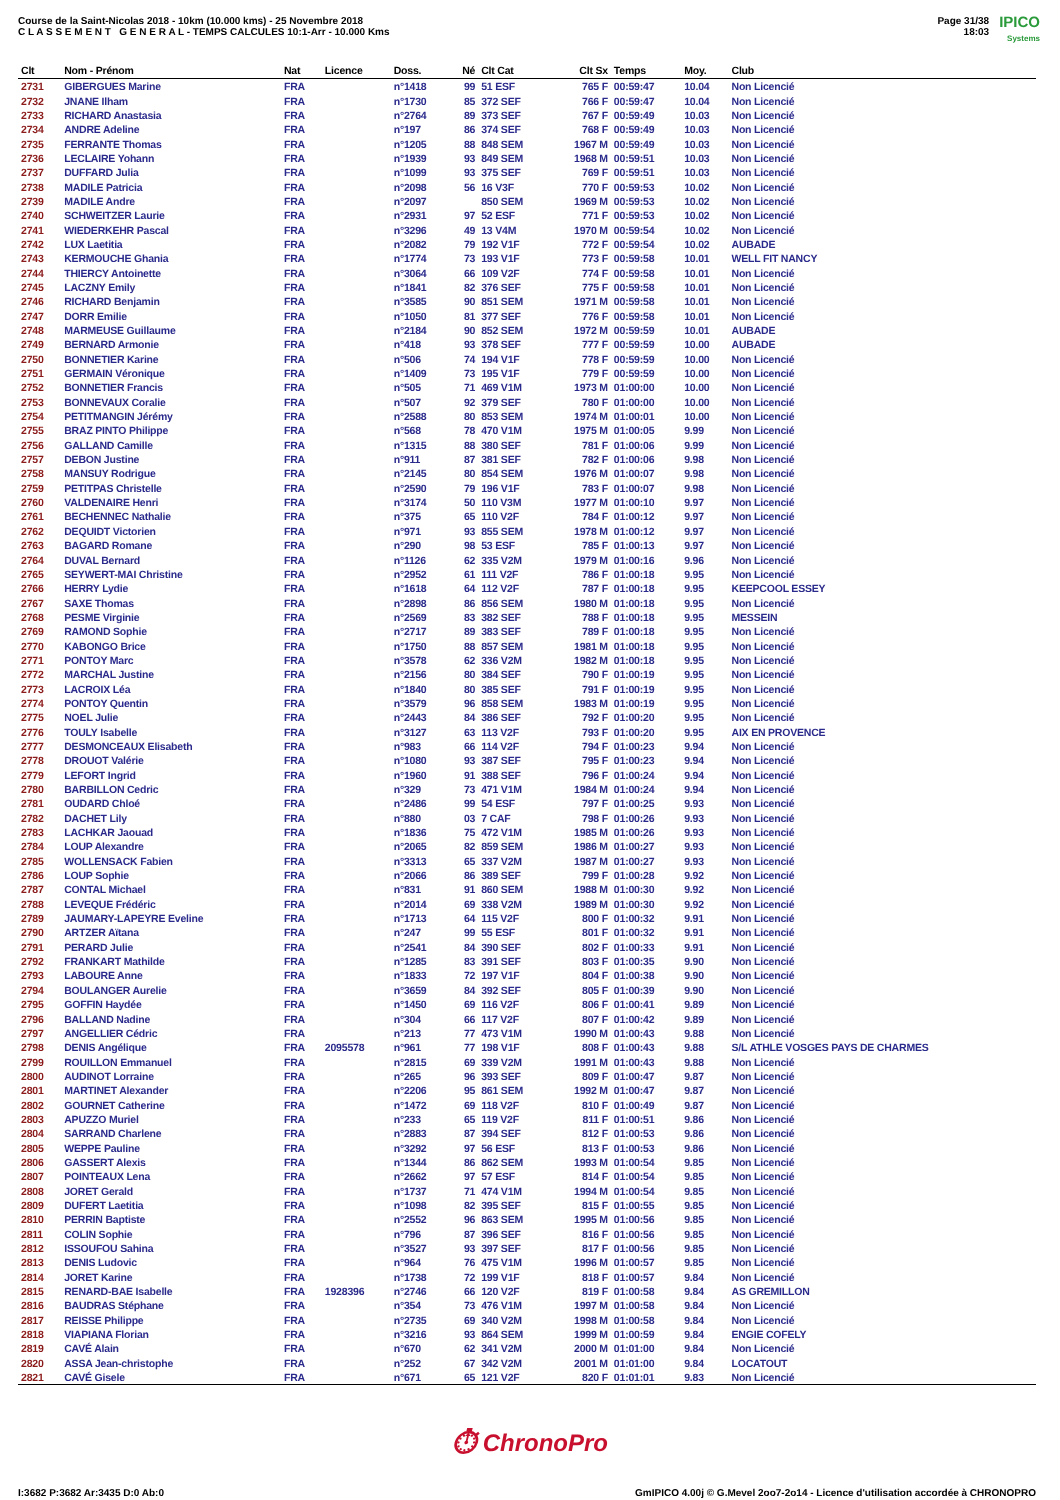Course de la Saint-Nicolas 2018 - 10km (10.000 kms) - 25 Novembre 2018
C L A S S E M E N T G E N E R A L - TEMPS CALCULES 10:1-Arr - 10.000 Kms
Page 31/38
18:03
IPICO
Systems
| Clt | Nom - Prénom | Nat | Licence | Doss. | Né | Clt Cat | Clt Sx | Temps | Moy. | Club |
| --- | --- | --- | --- | --- | --- | --- | --- | --- | --- | --- |
| 2731 | GIBERGUES Marine | FRA | | n°1418 | 99 | 51 ESF | 765 F | 00:59:47 | 10.04 | Non Licencié |
| 2732 | JNANE Ilham | FRA | | n°1730 | 85 | 372 SEF | 766 F | 00:59:47 | 10.04 | Non Licencié |
| 2733 | RICHARD Anastasia | FRA | | n°2764 | 89 | 373 SEF | 767 F | 00:59:49 | 10.03 | Non Licencié |
| 2734 | ANDRE Adeline | FRA | | n°197 | 86 | 374 SEF | 768 F | 00:59:49 | 10.03 | Non Licencié |
| 2735 | FERRANTE Thomas | FRA | | n°1205 | 88 | 848 SEM | 1967 M | 00:59:49 | 10.03 | Non Licencié |
| 2736 | LECLAIRE Yohann | FRA | | n°1939 | 93 | 849 SEM | 1968 M | 00:59:51 | 10.03 | Non Licencié |
| 2737 | DUFFARD Julia | FRA | | n°1099 | 93 | 375 SEF | 769 F | 00:59:51 | 10.03 | Non Licencié |
| 2738 | MADILE Patricia | FRA | | n°2098 | 56 | 16 V3F | 770 F | 00:59:53 | 10.02 | Non Licencié |
| 2739 | MADILE Andre | FRA | | n°2097 | | 850 SEM | 1969 M | 00:59:53 | 10.02 | Non Licencié |
| 2740 | SCHWEITZER Laurie | FRA | | n°2931 | 97 | 52 ESF | 771 F | 00:59:53 | 10.02 | Non Licencié |
| 2741 | WIEDERKEHR Pascal | FRA | | n°3296 | 49 | 13 V4M | 1970 M | 00:59:54 | 10.02 | Non Licencié |
| 2742 | LUX Laetitia | FRA | | n°2082 | 79 | 192 V1F | 772 F | 00:59:54 | 10.02 | AUBADE |
| 2743 | KERMOUCHE Ghania | FRA | | n°1774 | 73 | 193 V1F | 773 F | 00:59:58 | 10.01 | WELL FIT NANCY |
| 2744 | THIERCY Antoinette | FRA | | n°3064 | 66 | 109 V2F | 774 F | 00:59:58 | 10.01 | Non Licencié |
| 2745 | LACZNY Emily | FRA | | n°1841 | 82 | 376 SEF | 775 F | 00:59:58 | 10.01 | Non Licencié |
| 2746 | RICHARD Benjamin | FRA | | n°3585 | 90 | 851 SEM | 1971 M | 00:59:58 | 10.01 | Non Licencié |
| 2747 | DORR Emilie | FRA | | n°1050 | 81 | 377 SEF | 776 F | 00:59:58 | 10.01 | Non Licencié |
| 2748 | MARMEUSE Guillaume | FRA | | n°2184 | 90 | 852 SEM | 1972 M | 00:59:59 | 10.01 | AUBADE |
| 2749 | BERNARD Armonie | FRA | | n°418 | 93 | 378 SEF | 777 F | 00:59:59 | 10.00 | AUBADE |
| 2750 | BONNETIER Karine | FRA | | n°506 | 74 | 194 V1F | 778 F | 00:59:59 | 10.00 | Non Licencié |
| 2751 | GERMAIN Véronique | FRA | | n°1409 | 73 | 195 V1F | 779 F | 00:59:59 | 10.00 | Non Licencié |
| 2752 | BONNETIER Francis | FRA | | n°505 | 71 | 469 V1M | 1973 M | 01:00:00 | 10.00 | Non Licencié |
| 2753 | BONNEVAUX Coralie | FRA | | n°507 | 92 | 379 SEF | 780 F | 01:00:00 | 10.00 | Non Licencié |
| 2754 | PETITMANGIN Jérémy | FRA | | n°2588 | 80 | 853 SEM | 1974 M | 01:00:01 | 10.00 | Non Licencié |
| 2755 | BRAZ PINTO Philippe | FRA | | n°568 | 78 | 470 V1M | 1975 M | 01:00:05 | 9.99 | Non Licencié |
| 2756 | GALLAND Camille | FRA | | n°1315 | 88 | 380 SEF | 781 F | 01:00:06 | 9.99 | Non Licencié |
| 2757 | DEBON Justine | FRA | | n°911 | 87 | 381 SEF | 782 F | 01:00:06 | 9.98 | Non Licencié |
| 2758 | MANSUY Rodrigue | FRA | | n°2145 | 80 | 854 SEM | 1976 M | 01:00:07 | 9.98 | Non Licencié |
| 2759 | PETITPAS Christelle | FRA | | n°2590 | 79 | 196 V1F | 783 F | 01:00:07 | 9.98 | Non Licencié |
| 2760 | VALDENAIRE Henri | FRA | | n°3174 | 50 | 110 V3M | 1977 M | 01:00:10 | 9.97 | Non Licencié |
| 2761 | BECHENNEC Nathalie | FRA | | n°375 | 65 | 110 V2F | 784 F | 01:00:12 | 9.97 | Non Licencié |
| 2762 | DEQUIDT Victorien | FRA | | n°971 | 93 | 855 SEM | 1978 M | 01:00:12 | 9.97 | Non Licencié |
| 2763 | BAGARD Romane | FRA | | n°290 | 98 | 53 ESF | 785 F | 01:00:13 | 9.97 | Non Licencié |
| 2764 | DUVAL Bernard | FRA | | n°1126 | 62 | 335 V2M | 1979 M | 01:00:16 | 9.96 | Non Licencié |
| 2765 | SEYWERT-MAI Christine | FRA | | n°2952 | 61 | 111 V2F | 786 F | 01:00:18 | 9.95 | Non Licencié |
| 2766 | HERRY Lydie | FRA | | n°1618 | 64 | 112 V2F | 787 F | 01:00:18 | 9.95 | KEEPCOOL ESSEY |
| 2767 | SAXE Thomas | FRA | | n°2898 | 86 | 856 SEM | 1980 M | 01:00:18 | 9.95 | Non Licencié |
| 2768 | PESME Virginie | FRA | | n°2569 | 83 | 382 SEF | 788 F | 01:00:18 | 9.95 | MESSEIN |
| 2769 | RAMOND Sophie | FRA | | n°2717 | 89 | 383 SEF | 789 F | 01:00:18 | 9.95 | Non Licencié |
| 2770 | KABONGO Brice | FRA | | n°1750 | 88 | 857 SEM | 1981 M | 01:00:18 | 9.95 | Non Licencié |
| 2771 | PONTOY Marc | FRA | | n°3578 | 62 | 336 V2M | 1982 M | 01:00:18 | 9.95 | Non Licencié |
| 2772 | MARCHAL Justine | FRA | | n°2156 | 80 | 384 SEF | 790 F | 01:00:19 | 9.95 | Non Licencié |
| 2773 | LACROIX Léa | FRA | | n°1840 | 80 | 385 SEF | 791 F | 01:00:19 | 9.95 | Non Licencié |
| 2774 | PONTOY Quentin | FRA | | n°3579 | 96 | 858 SEM | 1983 M | 01:00:19 | 9.95 | Non Licencié |
| 2775 | NOEL Julie | FRA | | n°2443 | 84 | 386 SEF | 792 F | 01:00:20 | 9.95 | Non Licencié |
| 2776 | TOULY Isabelle | FRA | | n°3127 | 63 | 113 V2F | 793 F | 01:00:20 | 9.95 | AIX EN PROVENCE |
| 2777 | DESMONCEAUX Elisabeth | FRA | | n°983 | 66 | 114 V2F | 794 F | 01:00:23 | 9.94 | Non Licencié |
| 2778 | DROUOT Valérie | FRA | | n°1080 | 93 | 387 SEF | 795 F | 01:00:23 | 9.94 | Non Licencié |
| 2779 | LEFORT Ingrid | FRA | | n°1960 | 91 | 388 SEF | 796 F | 01:00:24 | 9.94 | Non Licencié |
| 2780 | BARBILLON Cedric | FRA | | n°329 | 73 | 471 V1M | 1984 M | 01:00:24 | 9.94 | Non Licencié |
| 2781 | OUDARD Chloé | FRA | | n°2486 | 99 | 54 ESF | 797 F | 01:00:25 | 9.93 | Non Licencié |
| 2782 | DACHET Lily | FRA | | n°880 | 03 | 7 CAF | 798 F | 01:00:26 | 9.93 | Non Licencié |
| 2783 | LACHKAR Jaouad | FRA | | n°1836 | 75 | 472 V1M | 1985 M | 01:00:26 | 9.93 | Non Licencié |
| 2784 | LOUP Alexandre | FRA | | n°2065 | 82 | 859 SEM | 1986 M | 01:00:27 | 9.93 | Non Licencié |
| 2785 | WOLLENSACK Fabien | FRA | | n°3313 | 65 | 337 V2M | 1987 M | 01:00:27 | 9.93 | Non Licencié |
| 2786 | LOUP Sophie | FRA | | n°2066 | 86 | 389 SEF | 799 F | 01:00:28 | 9.92 | Non Licencié |
| 2787 | CONTAL Michael | FRA | | n°831 | 91 | 860 SEM | 1988 M | 01:00:30 | 9.92 | Non Licencié |
| 2788 | LEVEQUE Frédéric | FRA | | n°2014 | 69 | 338 V2M | 1989 M | 01:00:30 | 9.92 | Non Licencié |
| 2789 | JAUMARY-LAPEYRE Eveline | FRA | | n°1713 | 64 | 115 V2F | 800 F | 01:00:32 | 9.91 | Non Licencié |
| 2790 | ARTZER Aïtana | FRA | | n°247 | 99 | 55 ESF | 801 F | 01:00:32 | 9.91 | Non Licencié |
| 2791 | PERARD Julie | FRA | | n°2541 | 84 | 390 SEF | 802 F | 01:00:33 | 9.91 | Non Licencié |
| 2792 | FRANKART Mathilde | FRA | | n°1285 | 83 | 391 SEF | 803 F | 01:00:35 | 9.90 | Non Licencié |
| 2793 | LABOURE Anne | FRA | | n°1833 | 72 | 197 V1F | 804 F | 01:00:38 | 9.90 | Non Licencié |
| 2794 | BOULANGER Aurelie | FRA | | n°3659 | 84 | 392 SEF | 805 F | 01:00:39 | 9.90 | Non Licencié |
| 2795 | GOFFIN Haydée | FRA | | n°1450 | 69 | 116 V2F | 806 F | 01:00:41 | 9.89 | Non Licencié |
| 2796 | BALLAND Nadine | FRA | | n°304 | 66 | 117 V2F | 807 F | 01:00:42 | 9.89 | Non Licencié |
| 2797 | ANGELLIER Cédric | FRA | | n°213 | 77 | 473 V1M | 1990 M | 01:00:43 | 9.88 | Non Licencié |
| 2798 | DENIS Angélique | FRA | 2095578 | n°961 | 77 | 198 V1F | 808 F | 01:00:43 | 9.88 | S/L ATHLE VOSGES PAYS DE CHARMES |
| 2799 | ROUILLON Emmanuel | FRA | | n°2815 | 69 | 339 V2M | 1991 M | 01:00:43 | 9.88 | Non Licencié |
| 2800 | AUDINOT Lorraine | FRA | | n°265 | 96 | 393 SEF | 809 F | 01:00:47 | 9.87 | Non Licencié |
| 2801 | MARTINET Alexander | FRA | | n°2206 | 95 | 861 SEM | 1992 M | 01:00:47 | 9.87 | Non Licencié |
| 2802 | GOURNET Catherine | FRA | | n°1472 | 69 | 118 V2F | 810 F | 01:00:49 | 9.87 | Non Licencié |
| 2803 | APUZZO Muriel | FRA | | n°233 | 65 | 119 V2F | 811 F | 01:00:51 | 9.86 | Non Licencié |
| 2804 | SARRAND Charlene | FRA | | n°2883 | 87 | 394 SEF | 812 F | 01:00:53 | 9.86 | Non Licencié |
| 2805 | WEPPE Pauline | FRA | | n°3292 | 97 | 56 ESF | 813 F | 01:00:53 | 9.86 | Non Licencié |
| 2806 | GASSERT Alexis | FRA | | n°1344 | 86 | 862 SEM | 1993 M | 01:00:54 | 9.85 | Non Licencié |
| 2807 | POINTEAUX Lena | FRA | | n°2662 | 97 | 57 ESF | 814 F | 01:00:54 | 9.85 | Non Licencié |
| 2808 | JORET Gerald | FRA | | n°1737 | 71 | 474 V1M | 1994 M | 01:00:54 | 9.85 | Non Licencié |
| 2809 | DUFERT Laetitia | FRA | | n°1098 | 82 | 395 SEF | 815 F | 01:00:55 | 9.85 | Non Licencié |
| 2810 | PERRIN Baptiste | FRA | | n°2552 | 96 | 863 SEM | 1995 M | 01:00:56 | 9.85 | Non Licencié |
| 2811 | COLIN Sophie | FRA | | n°796 | 87 | 396 SEF | 816 F | 01:00:56 | 9.85 | Non Licencié |
| 2812 | ISSOUFOU Sahina | FRA | | n°3527 | 93 | 397 SEF | 817 F | 01:00:56 | 9.85 | Non Licencié |
| 2813 | DENIS Ludovic | FRA | | n°964 | 76 | 475 V1M | 1996 M | 01:00:57 | 9.85 | Non Licencié |
| 2814 | JORET Karine | FRA | | n°1738 | 72 | 199 V1F | 818 F | 01:00:57 | 9.84 | Non Licencié |
| 2815 | RENARD-BAE Isabelle | FRA | 1928396 | n°2746 | 66 | 120 V2F | 819 F | 01:00:58 | 9.84 | AS GREMILLON |
| 2816 | BAUDRAS Stéphane | FRA | | n°354 | 73 | 476 V1M | 1997 M | 01:00:58 | 9.84 | Non Licencié |
| 2817 | REISSE Philippe | FRA | | n°2735 | 69 | 340 V2M | 1998 M | 01:00:58 | 9.84 | Non Licencié |
| 2818 | VIAPIANA Florian | FRA | | n°3216 | 93 | 864 SEM | 1999 M | 01:00:59 | 9.84 | ENGIE COFELY |
| 2819 | CAVÉ Alain | FRA | | n°670 | 62 | 341 V2M | 2000 M | 01:01:00 | 9.84 | Non Licencié |
| 2820 | ASSA Jean-christophe | FRA | | n°252 | 67 | 342 V2M | 2001 M | 01:01:00 | 9.84 | LOCATOUT |
| 2821 | CAVÉ Gisele | FRA | | n°671 | 65 | 121 V2F | 820 F | 01:01:01 | 9.83 | Non Licencié |
⏱ ChronoPro
I:3682 P:3682 Ar:3435 D:0 Ab:0 GmIPICO 4.00j © G.Mevel 2oo7-2o14 - Licence d'utilisation accordée à CHRONOPRO